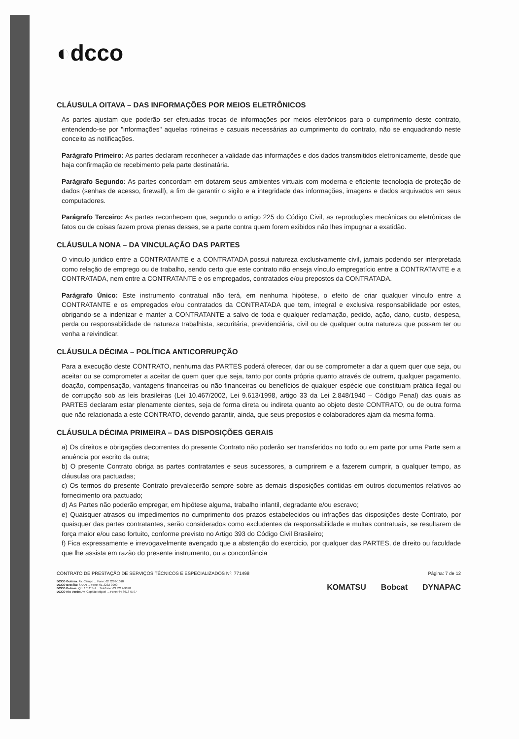◐dcco
CLÁUSULA OITAVA – DAS INFORMAÇÕES POR MEIOS ELETRÔNICOS
As partes ajustam que poderão ser efetuadas trocas de informações por meios eletrônicos para o cumprimento deste contrato, entendendo-se por "informações" aquelas rotineiras e casuais necessárias ao cumprimento do contrato, não se enquadrando neste conceito as notificações.
Parágrafo Primeiro: As partes declaram reconhecer a validade das informações e dos dados transmitidos eletronicamente, desde que haja confirmação de recebimento pela parte destinatária.
Parágrafo Segundo: As partes concordam em dotarem seus ambientes virtuais com moderna e eficiente tecnologia de proteção de dados (senhas de acesso, firewall), a fim de garantir o sigilo e a integridade das informações, imagens e dados arquivados em seus computadores.
Parágrafo Terceiro: As partes reconhecem que, segundo o artigo 225 do Código Civil, as reproduções mecânicas ou eletrônicas de fatos ou de coisas fazem prova plenas desses, se a parte contra quem forem exibidos não lhes impugnar a exatidão.
CLÁUSULA NONA – DA VINCULAÇÃO DAS PARTES
O vinculo juridico entre a CONTRATANTE e a CONTRATADA possui natureza exclusivamente civil, jamais podendo ser interpretada como relação de emprego ou de trabalho, sendo certo que este contrato não enseja vínculo empregatício entre a CONTRATANTE e a CONTRATADA, nem entre a CONTRATANTE e os empregados, contratados e/ou prepostos da CONTRATADA.
Parágrafo Único: Este instrumento contratual não terá, em nenhuma hipótese, o efeito de criar qualquer vínculo entre a CONTRATANTE e os empregados e/ou contratados da CONTRATADA que tem, integral e exclusiva responsabilidade por estes, obrigando-se a indenizar e manter a CONTRATANTE a salvo de toda e qualquer reclamação, pedido, ação, dano, custo, despesa, perda ou responsabilidade de natureza trabalhista, securitária, previdenciária, civil ou de qualquer outra natureza que possam ter ou venha a reivindicar.
CLÁUSULA DÉCIMA – POLÍTICA ANTICORRUPÇÃO
Para a execução deste CONTRATO, nenhuma das PARTES poderá oferecer, dar ou se comprometer a dar a quem quer que seja, ou aceitar ou se comprometer a aceitar de quem quer que seja, tanto por conta própria quanto através de outrem, qualquer pagamento, doação, compensação, vantagens financeiras ou não financeiras ou benefícios de qualquer espécie que constituam prática ilegal ou de corrupção sob as leis brasileiras (Lei 10.467/2002, Lei 9.613/1998, artigo 33 da Lei 2.848/1940 – Código Penal) das quais as PARTES declaram estar plenamente cientes, seja de forma direta ou indireta quanto ao objeto deste CONTRATO, ou de outra forma que não relacionada a este CONTRATO, devendo garantir, ainda, que seus prepostos e colaboradores ajam da mesma forma.
CLÁUSULA DÉCIMA PRIMEIRA – DAS DISPOSIÇÕES GERAIS
a) Os direitos e obrigações decorrentes do presente Contrato não poderão ser transferidos no todo ou em parte por uma Parte sem a anuência por escrito da outra;
b) O presente Contrato obriga as partes contratantes e seus sucessores, a cumprirem e a fazerem cumprir, a qualquer tempo, as cláusulas ora pactuadas;
c) Os termos do presente Contrato prevalecerão sempre sobre as demais disposições contidas em outros documentos relativos ao fornecimento ora pactuado;
d) As Partes não poderão empregar, em hipótese alguma, trabalho infantil, degradante e/ou escravo;
e) Quaisquer atrasos ou impedimentos no cumprimento dos prazos estabelecidos ou infrações das disposições deste Contrato, por quaisquer das partes contratantes, serão considerados como excludentes da responsabilidade e multas contratuais, se resultarem de força maior e/ou caso fortuito, conforme previsto no Artigo 393 do Código Civil Brasileiro;
f) Fica expressamente e irrevogavelmente avençado que a abstenção do exercicio, por qualquer das PARTES, de direito ou faculdade que lhe assista em razão do presente instrumento, ou a concordância
CONTRATO DE PRESTAÇÃO DE SERVIÇOS TÉCNICOS E ESPECIALIZADOS Nº: 771498 Página: 7 de 12
DCCO Goiânia: Av. Campo ... Fone: 62 3269-1010
DCCO Brasília: SAAN ... Fone: 61 3233-0990
DCCO Palmas: Qd. 1012 Sul ... Telefone: 63 3212-9390
DCCO Rio Verde: Av. Capitão Miguel ... Fone: 64 3613-0797
KOMATSU Bobcat DYNAPAC